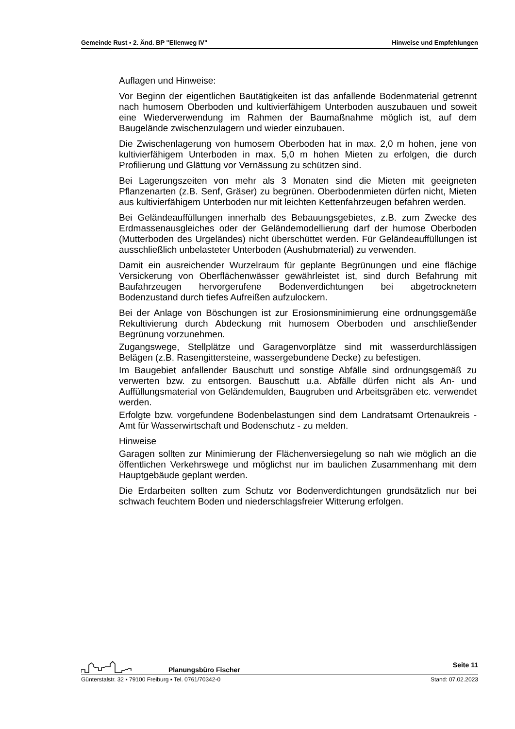Gemeinde Rust ▪ 2. Änd. BP "Ellenweg IV" Hinweise und Empfehlungen
Auflagen und Hinweise:
Vor Beginn der eigentlichen Bautätigkeiten ist das anfallende Bodenmaterial getrennt nach humosem Oberboden und kultivierfähigem Unterboden auszubauen und soweit eine Wiederverwendung im Rahmen der Baumaßnahme möglich ist, auf dem Baugelände zwischenzulagern und wieder einzubauen.
Die Zwischenlagerung von humosem Oberboden hat in max. 2,0 m hohen, jene von kultivierfähigem Unterboden in max. 5,0 m hohen Mieten zu erfolgen, die durch Profilierung und Glättung vor Vernässung zu schützen sind.
Bei Lagerungszeiten von mehr als 3 Monaten sind die Mieten mit geeigneten Pflanzenarten (z.B. Senf, Gräser) zu begrünen. Oberbodenmieten dürfen nicht, Mieten aus kultivierfähigem Unterboden nur mit leichten Kettenfahrzeugen befahren werden.
Bei Geländeauffüllungen innerhalb des Bebauungsgebietes, z.B. zum Zwecke des Erdmassenausgleiches oder der Geländemodellierung darf der humose Oberboden (Mutterboden des Urgeländes) nicht überschüttet werden. Für Geländeauffüllungen ist ausschließlich unbelasteter Unterboden (Aushubmaterial) zu verwenden.
Damit ein ausreichender Wurzelraum für geplante Begrünungen und eine flächige Versickerung von Oberflächenwässer gewährleistet ist, sind durch Befahrung mit Baufahrzeugen hervorgerufene Bodenverdichtungen bei abgetrocknetem Bodenzustand durch tiefes Aufreißen aufzulockern.
Bei der Anlage von Böschungen ist zur Erosionsminimierung eine ordnungsgemäße Rekultivierung durch Abdeckung mit humosem Oberboden und anschließender Begrünung vorzunehmen.
Zugangswege, Stellplätze und Garagenvorplätze sind mit wasserdurchlässigen Belägen (z.B. Rasengittersteine, wassergebundene Decke) zu befestigen.
Im Baugebiet anfallender Bauschutt und sonstige Abfälle sind ordnungsgemäß zu verwerten bzw. zu entsorgen. Bauschutt u.a. Abfälle dürfen nicht als An- und Auffüllungsmaterial von Geländemulden, Baugruben und Arbeitsgräben etc. verwendet werden.
Erfolgte bzw. vorgefundene Bodenbelastungen sind dem Landratsamt Ortenaukreis - Amt für Wasserwirtschaft und Bodenschutz - zu melden.
Hinweise
Garagen sollten zur Minimierung der Flächenversiegelung so nah wie möglich an die öffentlichen Verkehrswege und möglichst nur im baulichen Zusammenhang mit dem Hauptgebäude geplant werden.
Die Erdarbeiten sollten zum Schutz vor Bodenverdichtungen grundsätzlich nur bei schwach feuchtem Boden und niederschlagsfreier Witterung erfolgen.
Planungsbüro Fischer Seite 11
Günterstalstr. 32 ▪ 79100 Freiburg ▪ Tel. 0761/70342-0 Stand: 07.02.2023